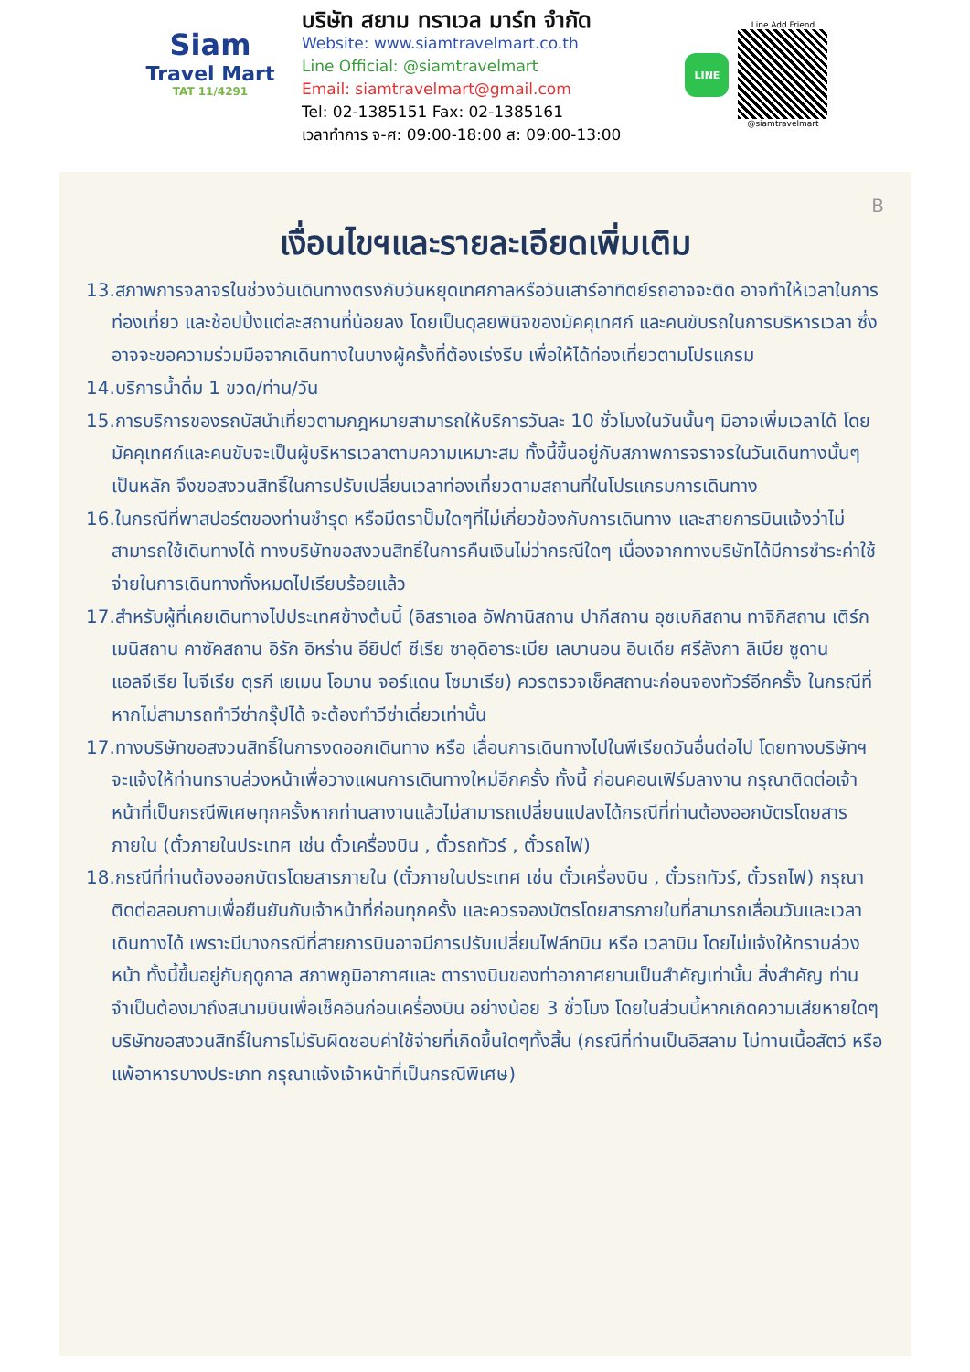Siam
Travel Mart
TAT 11/4291
บริษัท สยาม ทราเวล มาร์ท จำกัด
Website: www.siamtravelmart.co.th
Line Official: @siamtravelmart
Email: siamtravelmart@gmail.com
Tel: 02-1385151 Fax: 02-1385161
เวลาทำการ จ-ศ: 09:00-18:00 ส: 09:00-13:00
LINE
Line Add Friend
@siamtravelmart
B
เงื่อนไขฯและรายละเอียดเพิ่มเติม
13.สภาพการจลาจรในช่วงวันเดินทางตรงกับวันหยุดเทศกาลหรือวันเสาร์อาทิตย์รถอาจจะติด อาจทำให้เวลาในการท่องเที่ยว และช้อปปิ้งแต่ละสถานที่น้อยลง โดยเป็นดุลยพินิจของมัคคุเทศก์ และคนขับรถในการบริหารเวลา ซึ่งอาจจะขอความร่วมมือจากเดินทางในบางผู้ครั้งที่ต้องเร่งรีบ เพื่อให้ได้ท่องเที่ยวตามโปรแกรม
14.บริการน้ำดื่ม 1 ขวด/ท่าน/วัน
15.การบริการของรถบัสนำเที่ยวตามกฎหมายสามารถให้บริการวันละ 10 ชั่วโมงในวันนั้นๆ มิอาจเพิ่มเวลาได้ โดยมัคคุเทศก์และคนขับจะเป็นผู้บริหารเวลาตามความเหมาะสม ทั้งนี้ขึ้นอยู่กับสภาพการจราจรในวันเดินทางนั้นๆเป็นหลัก จึงขอสงวนสิทธิ์ในการปรับเปลี่ยนเวลาท่องเที่ยวตามสถานที่ในโปรแกรมการเดินทาง
16.ในกรณีที่พาสปอร์ตของท่านชำรุด หรือมีตราปั๊มใดๆที่ไม่เกี่ยวข้องกับการเดินทาง และสายการบินแจ้งว่าไม่สามารถใช้เดินทางได้ ทางบริษัทขอสงวนสิทธิ์ในการคืนเงินไม่ว่ากรณีใดๆ เนื่องจากทางบริษัทได้มีการชำระค่าใช้จ่ายในการเดินทางทั้งหมดไปเรียบร้อยแล้ว
17.สำหรับผู้ที่เคยเดินทางไปประเทศข้างต้นนี้ (อิสราเอล อัฟกานิสถาน ปากีสถาน อุซเบกิสถาน ทาจิกิสถาน เติร์กเมนิสถาน คาซัคสถาน อิรัก อิหร่าน อียิปต์ ซีเรีย ซาอุดิอาระเบีย เลบานอน อินเดีย ศรีลังกา ลิเบีย ซูดาน แอลจีเรีย ไนจีเรีย ตุรกี เยเมน โอมาน จอร์แดน โซมาเรีย) ควรตรวจเช็คสถานะก่อนจองทัวร์อีกครั้ง ในกรณีที่หากไม่สามารถทำวีซ่ากรุ๊ปได้ จะต้องทำวีซ่าเดี่ยวเท่านั้น
17.ทางบริษัทขอสงวนสิทธิ์ในการงดออกเดินทาง หรือ เลื่อนการเดินทางไปในพีเรียดวันอื่นต่อไป โดยทางบริษัทฯ จะแจ้งให้ท่านทราบล่วงหน้าเพื่อวางแผนการเดินทางใหม่อีกครั้ง ทั้งนี้ ก่อนคอนเฟิร์มลางาน กรุณาติดต่อเจ้าหน้าที่เป็นกรณีพิเศษทุกครั้งหากท่านลางานแล้วไม่สามารถเปลี่ยนแปลงได้กรณีที่ท่านต้องออกบัตรโดยสารภายใน (ตั๋วภายในประเทศ เช่น ตั๋วเครื่องบิน , ตั๋วรถทัวร์ , ตั๋วรถไฟ)
18.กรณีที่ท่านต้องออกบัตรโดยสารภายใน (ตั๋วภายในประเทศ เช่น ตั๋วเครื่องบิน , ตั๋วรถทัวร์, ตั๋วรถไฟ) กรุณาติดต่อสอบถามเพื่อยืนยันกับเจ้าหน้าที่ก่อนทุกครั้ง และควรจองบัตรโดยสารภายในที่สามารถเลื่อนวันและเวลาเดินทางได้ เพราะมีบางกรณีที่สายการบินอาจมีการปรับเปลี่ยนไฟล์ทบิน หรือ เวลาบิน โดยไม่แจ้งให้ทราบล่วงหน้า ทั้งนี้ขึ้นอยู่กับฤดูกาล สภาพภูมิอากาศและ ตารางบินของท่าอากาศยานเป็นสำคัญเท่านั้น สิ่งสำคัญ ท่านจำเป็นต้องมาถึงสนามบินเพื่อเช็คอินก่อนเครื่องบิน อย่างน้อย 3 ชั่วโมง โดยในส่วนนี้หากเกิดความเสียหายใดๆบริษัทขอสงวนสิทธิ์ในการไม่รับผิดชอบค่าใช้จ่ายที่เกิดขึ้นใดๆทั้งสิ้น (กรณีที่ท่านเป็นอิสลาม ไม่ทานเนื้อสัตว์ หรือ แพ้อาหารบางประเภท กรุณาแจ้งเจ้าหน้าที่เป็นกรณีพิเศษ)